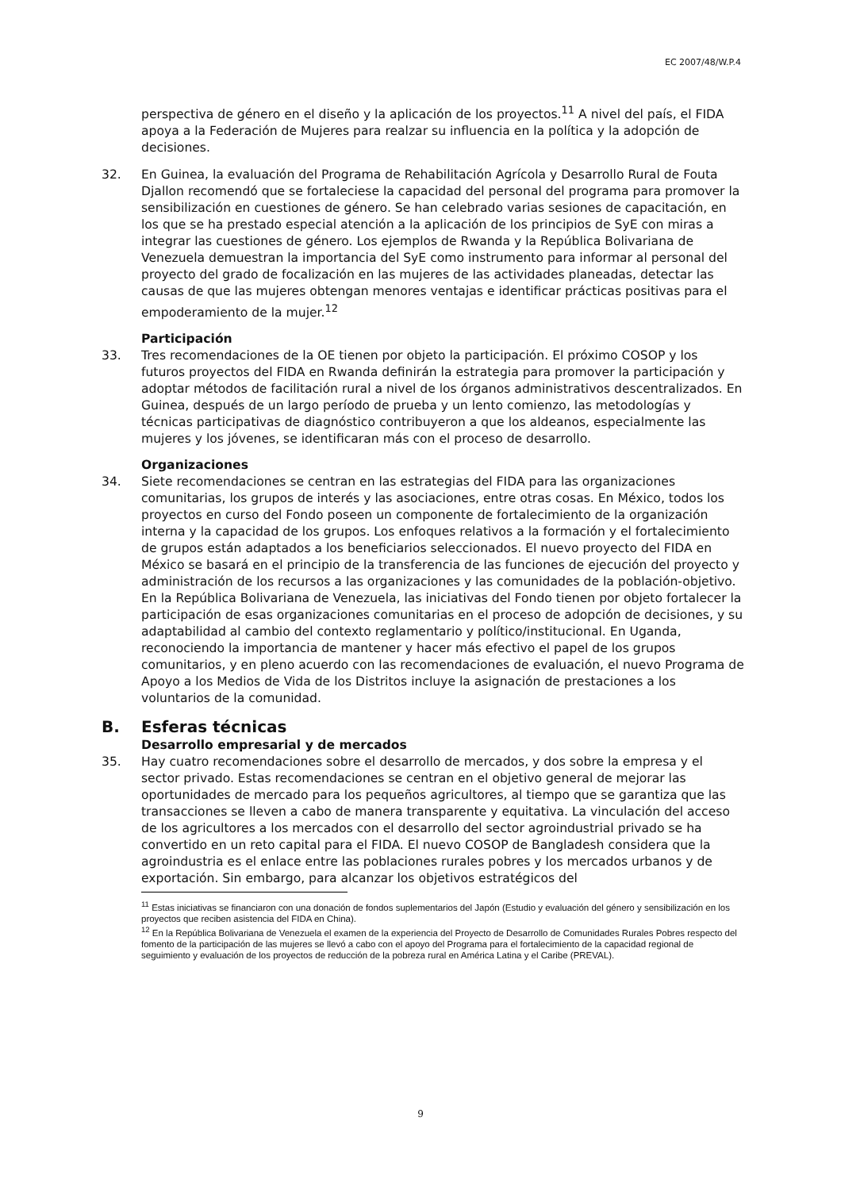EC 2007/48/W.P.4
perspectiva de género en el diseño y la aplicación de los proyectos.<sup>11</sup> A nivel del país, el FIDA apoya a la Federación de Mujeres para realzar su influencia en la política y la adopción de decisiones.
32. En Guinea, la evaluación del Programa de Rehabilitación Agrícola y Desarrollo Rural de Fouta Djallon recomendó que se fortaleciese la capacidad del personal del programa para promover la sensibilización en cuestiones de género. Se han celebrado varias sesiones de capacitación, en los que se ha prestado especial atención a la aplicación de los principios de SyE con miras a integrar las cuestiones de género. Los ejemplos de Rwanda y la República Bolivariana de Venezuela demuestran la importancia del SyE como instrumento para informar al personal del proyecto del grado de focalización en las mujeres de las actividades planeadas, detectar las causas de que las mujeres obtengan menores ventajas e identificar prácticas positivas para el empoderamiento de la mujer.<sup>12</sup>
Participación
33. Tres recomendaciones de la OE tienen por objeto la participación. El próximo COSOP y los futuros proyectos del FIDA en Rwanda definirán la estrategia para promover la participación y adoptar métodos de facilitación rural a nivel de los órganos administrativos descentralizados. En Guinea, después de un largo período de prueba y un lento comienzo, las metodologías y técnicas participativas de diagnóstico contribuyeron a que los aldeanos, especialmente las mujeres y los jóvenes, se identificaran más con el proceso de desarrollo.
Organizaciones
34. Siete recomendaciones se centran en las estrategias del FIDA para las organizaciones comunitarias, los grupos de interés y las asociaciones, entre otras cosas. En México, todos los proyectos en curso del Fondo poseen un componente de fortalecimiento de la organización interna y la capacidad de los grupos. Los enfoques relativos a la formación y el fortalecimiento de grupos están adaptados a los beneficiarios seleccionados. El nuevo proyecto del FIDA en México se basará en el principio de la transferencia de las funciones de ejecución del proyecto y administración de los recursos a las organizaciones y las comunidades de la población-objetivo. En la República Bolivariana de Venezuela, las iniciativas del Fondo tienen por objeto fortalecer la participación de esas organizaciones comunitarias en el proceso de adopción de decisiones, y su adaptabilidad al cambio del contexto reglamentario y político/institucional. En Uganda, reconociendo la importancia de mantener y hacer más efectivo el papel de los grupos comunitarios, y en pleno acuerdo con las recomendaciones de evaluación, el nuevo Programa de Apoyo a los Medios de Vida de los Distritos incluye la asignación de prestaciones a los voluntarios de la comunidad.
B. Esferas técnicas
Desarrollo empresarial y de mercados
35. Hay cuatro recomendaciones sobre el desarrollo de mercados, y dos sobre la empresa y el sector privado. Estas recomendaciones se centran en el objetivo general de mejorar las oportunidades de mercado para los pequeños agricultores, al tiempo que se garantiza que las transacciones se lleven a cabo de manera transparente y equitativa. La vinculación del acceso de los agricultores a los mercados con el desarrollo del sector agroindustrial privado se ha convertido en un reto capital para el FIDA. El nuevo COSOP de Bangladesh considera que la agroindustria es el enlace entre las poblaciones rurales pobres y los mercados urbanos y de exportación. Sin embargo, para alcanzar los objetivos estratégicos del
<sup>11</sup> Estas iniciativas se financiaron con una donación de fondos suplementarios del Japón (Estudio y evaluación del género y sensibilización en los proyectos que reciben asistencia del FIDA en China).
<sup>12</sup> En la República Bolivariana de Venezuela el examen de la experiencia del Proyecto de Desarrollo de Comunidades Rurales Pobres respecto del fomento de la participación de las mujeres se llevó a cabo con el apoyo del Programa para el fortalecimiento de la capacidad regional de seguimiento y evaluación de los proyectos de reducción de la pobreza rural en América Latina y el Caribe (PREVAL).
9